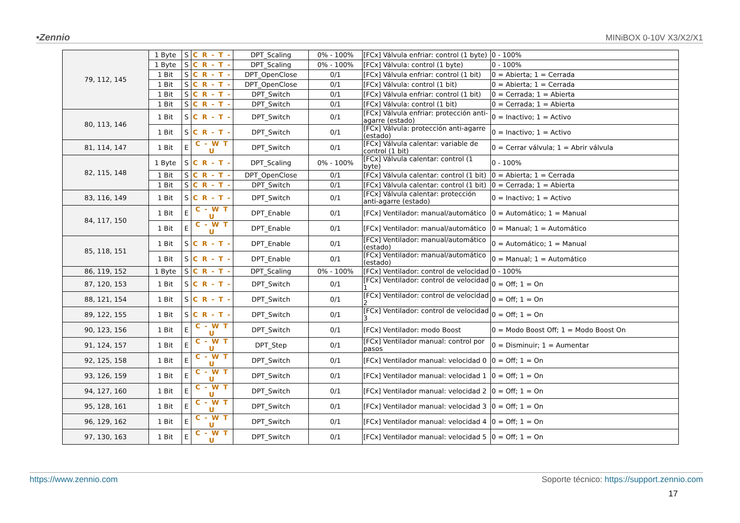•Zennio MINiBOX 0-10V X3/X2/X1
| 79, 112, 145 | 1 Byte | S | C R - T - | DPT_Scaling | 0% - 100% | [FCx] Válvula enfriar: control (1 byte) | 0 - 100% |
| | 1 Byte | S | C R - T - | DPT_Scaling | 0% - 100% | [FCx] Válvula: control (1 byte) | 0 - 100% |
| | 1 Bit | S | C R - T - | DPT_OpenClose | 0/1 | [FCx] Válvula enfriar: control (1 bit) | 0 = Abierta; 1 = Cerrada |
| | 1 Bit | S | C R - T - | DPT_OpenClose | 0/1 | [FCx] Válvula: control (1 bit) | 0 = Abierta; 1 = Cerrada |
| | 1 Bit | S | C R - T - | DPT_Switch | 0/1 | [FCx] Válvula enfriar: control (1 bit) | 0 = Cerrada; 1 = Abierta |
| | 1 Bit | S | C R - T - | DPT_Switch | 0/1 | [FCx] Válvula: control (1 bit) | 0 = Cerrada; 1 = Abierta |
| 80, 113, 146 | 1 Bit | S | C R - T - | DPT_Switch | 0/1 | [FCx] Válvula enfriar: protección anti-agarre (estado) | 0 = Inactivo; 1 = Activo |
| | 1 Bit | S | C R - T - | DPT_Switch | 0/1 | [FCx] Válvula: protección anti-agarre (estado) | 0 = Inactivo; 1 = Activo |
| 81, 114, 147 | 1 Bit | E | C - W T U | DPT_Switch | 0/1 | [FCx] Válvula calentar: variable de control (1 bit) | 0 = Cerrar válvula; 1 = Abrir válvula |
| 82, 115, 148 | 1 Byte | S | C R - T - | DPT_Scaling | 0% - 100% | [FCx] Válvula calentar: control (1 byte) | 0 - 100% |
| | 1 Bit | S | C R - T - | DPT_OpenClose | 0/1 | [FCx] Válvula calentar: control (1 bit) | 0 = Abierta; 1 = Cerrada |
| | 1 Bit | S | C R - T - | DPT_Switch | 0/1 | [FCx] Válvula calentar: control (1 bit) | 0 = Cerrada; 1 = Abierta |
| 83, 116, 149 | 1 Bit | S | C R - T - | DPT_Switch | 0/1 | [FCx] Válvula calentar: protección anti-agarre (estado) | 0 = Inactivo; 1 = Activo |
| 84, 117, 150 | 1 Bit | E | C - W T U | DPT_Enable | 0/1 | [FCx] Ventilador: manual/automático | 0 = Automático; 1 = Manual |
| | 1 Bit | E | C - W T U | DPT_Enable | 0/1 | [FCx] Ventilador: manual/automático | 0 = Manual; 1 = Automático |
| 85, 118, 151 | 1 Bit | S | C R - T - | DPT_Enable | 0/1 | [FCx] Ventilador: manual/automático (estado) | 0 = Automático; 1 = Manual |
| | 1 Bit | S | C R - T - | DPT_Enable | 0/1 | [FCx] Ventilador: manual/automático (estado) | 0 = Manual; 1 = Automático |
| 86, 119, 152 | 1 Byte | S | C R - T - | DPT_Scaling | 0% - 100% | [FCx] Ventilador: control de velocidad | 0 - 100% |
| 87, 120, 153 | 1 Bit | S | C R - T - | DPT_Switch | 0/1 | [FCx] Ventilador: control de velocidad 1 | 0 = Off; 1 = On |
| 88, 121, 154 | 1 Bit | S | C R - T - | DPT_Switch | 0/1 | [FCx] Ventilador: control de velocidad 2 | 0 = Off; 1 = On |
| 89, 122, 155 | 1 Bit | S | C R - T - | DPT_Switch | 0/1 | [FCx] Ventilador: control de velocidad 3 | 0 = Off; 1 = On |
| 90, 123, 156 | 1 Bit | E | C - W T U | DPT_Switch | 0/1 | [FCx] Ventilador: modo Boost | 0 = Modo Boost Off; 1 = Modo Boost On |
| 91, 124, 157 | 1 Bit | E | C - W T U | DPT_Step | 0/1 | [FCx] Ventilador manual: control por pasos | 0 = Disminuir; 1 = Aumentar |
| 92, 125, 158 | 1 Bit | E | C - W T U | DPT_Switch | 0/1 | [FCx] Ventilador manual: velocidad 0 | 0 = Off; 1 = On |
| 93, 126, 159 | 1 Bit | E | C - W T U | DPT_Switch | 0/1 | [FCx] Ventilador manual: velocidad 1 | 0 = Off; 1 = On |
| 94, 127, 160 | 1 Bit | E | C - W T U | DPT_Switch | 0/1 | [FCx] Ventilador manual: velocidad 2 | 0 = Off; 1 = On |
| 95, 128, 161 | 1 Bit | E | C - W T U | DPT_Switch | 0/1 | [FCx] Ventilador manual: velocidad 3 | 0 = Off; 1 = On |
| 96, 129, 162 | 1 Bit | E | C - W T U | DPT_Switch | 0/1 | [FCx] Ventilador manual: velocidad 4 | 0 = Off; 1 = On |
| 97, 130, 163 | 1 Bit | E | C - W T U | DPT_Switch | 0/1 | [FCx] Ventilador manual: velocidad 5 | 0 = Off; 1 = On |
https://www.zennio.com Soporte técnico: https://support.zennio.com
17